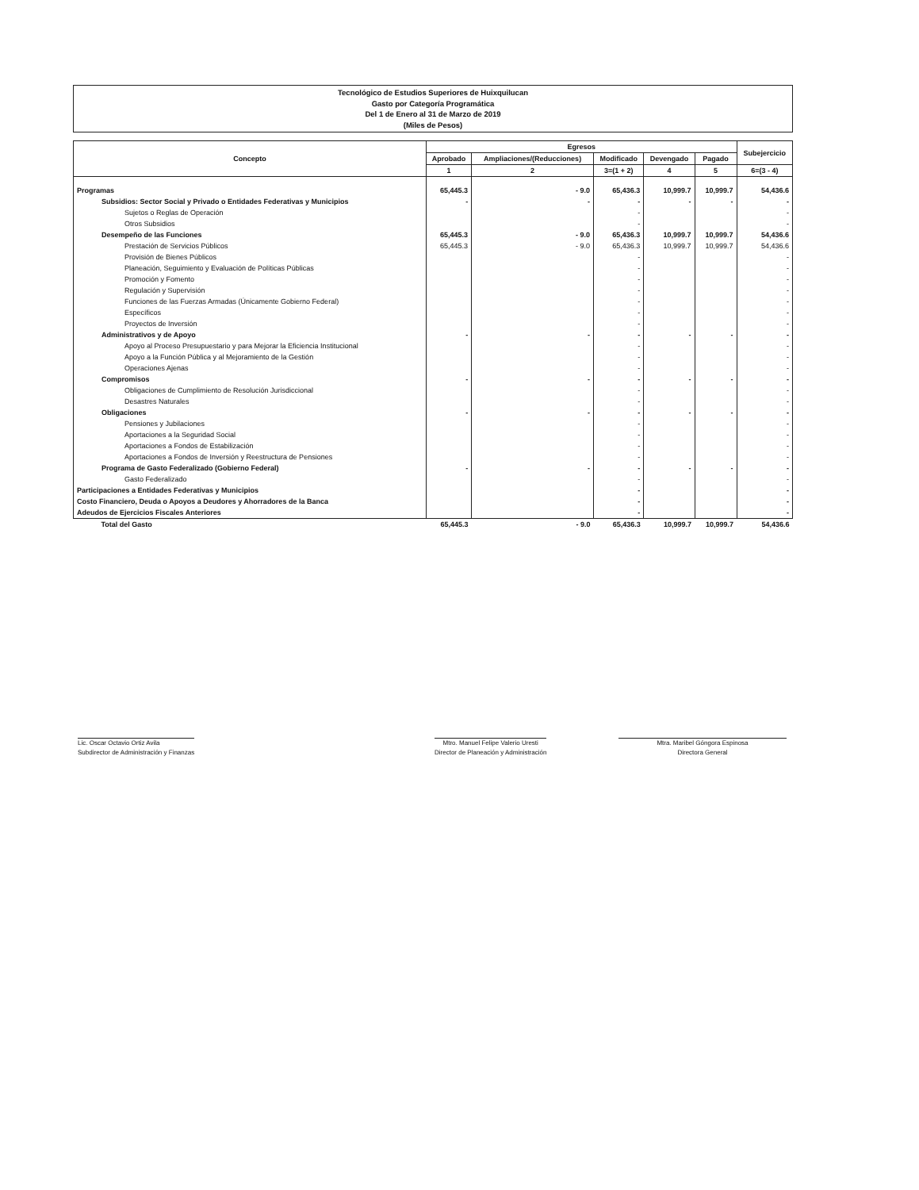Tecnológico de Estudios Superiores de Huixquilucan
Gasto por Categoría Programática
Del 1 de Enero al 31 de Marzo de 2019
(Miles de Pesos)
| Concepto | Egresos | | | | | Subejercicio |
| --- | --- | --- | --- | --- | --- | --- |
| | Aprobado | Ampliaciones/(Reducciones) | Modificado | Devengado | Pagado | |
| | 1 | 2 | 3=(1 + 2) | 4 | 5 | 6=(3 - 4) |
| Programas | 65,445.3 | - 9.0 | 65,436.3 | 10,999.7 | 10,999.7 | 54,436.6 |
| Subsidios: Sector Social y Privado o Entidades Federativas y Municipios | - | - | - | - | - | - |
| Sujetos o Reglas de Operación | | | - | | | - |
| Otros Subsidios | | | - | | | - |
| Desempeño de las Funciones | 65,445.3 | - 9.0 | 65,436.3 | 10,999.7 | 10,999.7 | 54,436.6 |
| Prestación de Servicios Públicos | 65,445.3 | - 9.0 | 65,436.3 | 10,999.7 | 10,999.7 | 54,436.6 |
| Provisión de Bienes Públicos | | | - | | | - |
| Planeación, Seguimiento y Evaluación de Políticas Públicas | | | - | | | - |
| Promoción y Fomento | | | - | | | - |
| Regulación y Supervisión | | | - | | | - |
| Funciones de las Fuerzas Armadas (Únicamente Gobierno Federal) | | | - | | | - |
| Específicos | | | - | | | - |
| Proyectos de Inversión | | | - | | | - |
| Administrativos y de Apoyo | - | - | - | - | - | - |
| Apoyo al Proceso Presupuestario y para Mejorar la Eficiencia Institucional | | | - | | | - |
| Apoyo a la Función Pública y al Mejoramiento de la Gestión | | | - | | | - |
| Operaciones Ajenas | | | - | | | - |
| Compromisos | - | - | - | - | - | - |
| Obligaciones de Cumplimiento de Resolución Jurisdiccional | | | - | | | - |
| Desastres Naturales | | | - | | | - |
| Obligaciones | - | - | - | - | - | - |
| Pensiones y Jubilaciones | | | - | | | - |
| Aportaciones a la Seguridad Social | | | - | | | - |
| Aportaciones a Fondos de Estabilización | | | - | | | - |
| Aportaciones a Fondos de Inversión y Reestructura de Pensiones | | | - | | | - |
| Programa de Gasto Federalizado (Gobierno Federal) | - | - | - | - | - | - |
| Gasto Federalizado | | | - | | | - |
| Participaciones a Entidades Federativas y Municipios | | | - | | | - |
| Costo Financiero, Deuda o Apoyos a Deudores y Ahorradores de la Banca | | | - | | | - |
| Adeudos de Ejercicios Fiscales Anteriores | | | - | | | - |
| Total del Gasto | 65,445.3 | - 9.0 | 65,436.3 | 10,999.7 | 10,999.7 | 54,436.6 |
Lic. Oscar Octavio Ortiz Avila
Subdirector de Administración y Finanzas
Mtro. Manuel Felipe Valerio Uresti
Director de Planeación y Administración
Mtra. Maribel Góngora Espinosa
Directora General